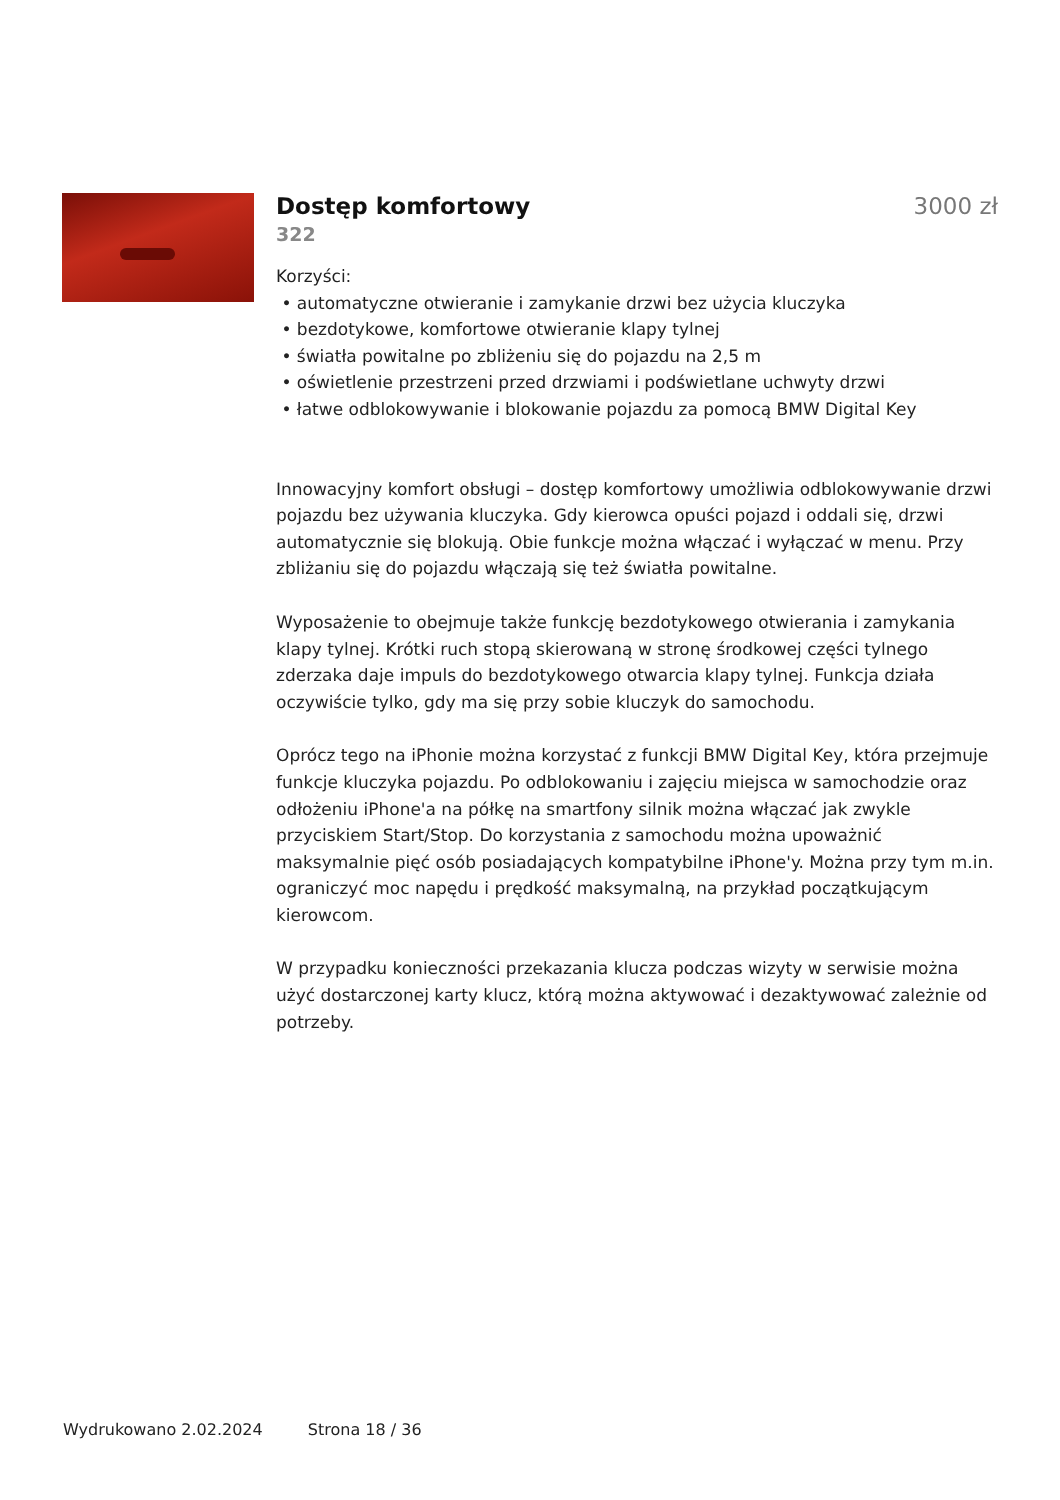Dostęp komfortowy 3000 zł
322
Korzyści:
• automatyczne otwieranie i zamykanie drzwi bez użycia kluczyka
• bezdotykowe, komfortowe otwieranie klapy tylnej
• światła powitalne po zbliżeniu się do pojazdu na 2,5 m
• oświetlenie przestrzeni przed drzwiami i podświetlane uchwyty drzwi
• łatwe odblokowywanie i blokowanie pojazdu za pomocą BMW Digital Key
Innowacyjny komfort obsługi – dostęp komfortowy umożliwia odblokowywanie drzwi pojazdu bez używania kluczyka. Gdy kierowca opuści pojazd i oddali się, drzwi automatycznie się blokują. Obie funkcje można włączać i wyłączać w menu. Przy zbliżaniu się do pojazdu włączają się też światła powitalne.
Wyposażenie to obejmuje także funkcję bezdotykowego otwierania i zamykania klapy tylnej. Krótki ruch stopą skierowaną w stronę środkowej części tylnego zderzaka daje impuls do bezdotykowego otwarcia klapy tylnej. Funkcja działa oczywiście tylko, gdy ma się przy sobie kluczyk do samochodu.
Oprócz tego na iPhonie można korzystać z funkcji BMW Digital Key, która przejmuje funkcje kluczyka pojazdu. Po odblokowaniu i zajęciu miejsca w samochodzie oraz odłożeniu iPhone'a na półkę na smartfony silnik można włączać jak zwykle przyciskiem Start/Stop. Do korzystania z samochodu można upoważnić maksymalnie pięć osób posiadających kompatybilne iPhone'y. Można przy tym m.in. ograniczyć moc napędu i prędkość maksymalną, na przykład początkującym kierowcom.
W przypadku konieczności przekazania klucza podczas wizyty w serwisie można użyć dostarczonej karty klucz, którą można aktywować i dezaktywować zależnie od potrzeby.
Wydrukowano 2.02.2024 Strona 18 / 36